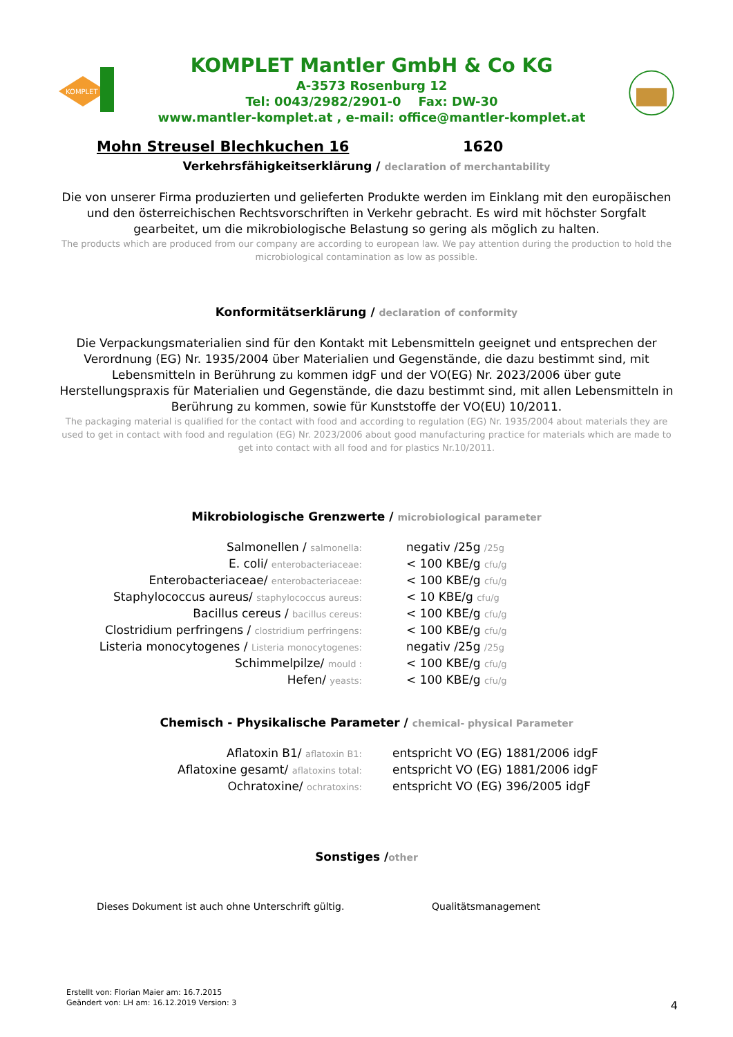KOMPLET
KOMPLET Mantler GmbH & Co KG
A-3573 Rosenburg 12
Tel: 0043/2982/2901-0 Fax: DW-30
www.mantler-komplet.at , e-mail: office@mantler-komplet.at
Mohn Streusel Blechkuchen 16 1620
Verkehrsfähigkeitserklärung / declaration of merchantability
Die von unserer Firma produzierten und gelieferten Produkte werden im Einklang mit den europäischen und den österreichischen Rechtsvorschriften in Verkehr gebracht. Es wird mit höchster Sorgfalt gearbeitet, um die mikrobiologische Belastung so gering als möglich zu halten.
The products which are produced from our company are according to european law. We pay attention during the production to hold the microbiological contamination as low as possible.
Konformitätserklärung / declaration of conformity
Die Verpackungsmaterialien sind für den Kontakt mit Lebensmitteln geeignet und entsprechen der Verordnung (EG) Nr. 1935/2004 über Materialien und Gegenstände, die dazu bestimmt sind, mit Lebensmitteln in Berührung zu kommen idgF und der VO(EG) Nr. 2023/2006 über gute Herstellungspraxis für Materialien und Gegenstände, die dazu bestimmt sind, mit allen Lebensmitteln in Berührung zu kommen, sowie für Kunststoffe der VO(EU) 10/2011.
The packaging material is qualified for the contact with food and according to regulation (EG) Nr. 1935/2004 about materials they are used to get in contact with food and regulation (EG) Nr. 2023/2006 about good manufacturing practice for materials which are made to get into contact with all food and for plastics Nr.10/2011.
Mikrobiologische Grenzwerte / microbiological parameter
| Salmonellen / salmonella: | negativ /25g /25g |
| E. coli/ enterobacteriaceae: | < 100 KBE/g cfu/g |
| Enterobacteriaceae/ enterobacteriaceae: | < 100 KBE/g cfu/g |
| Staphylococcus aureus/ staphylococcus aureus: | < 10 KBE/g cfu/g |
| Bacillus cereus / bacillus cereus: | < 100 KBE/g cfu/g |
| Clostridium perfringens / clostridium perfringens: | < 100 KBE/g cfu/g |
| Listeria monocytogenes / Listeria monocytogenes: | negativ /25g /25g |
| Schimmelpilze/ mould : | < 100 KBE/g cfu/g |
| Hefen/ yeasts: | < 100 KBE/g cfu/g |
Chemisch - Physikalische Parameter / chemical- physical Parameter
| Aflatoxin B1/ aflatoxin B1: | entspricht VO (EG) 1881/2006 idgF |
| Aflatoxine gesamt/ aflatoxins total: | entspricht VO (EG) 1881/2006 idgF |
| Ochratoxine/ ochratoxins: | entspricht VO (EG) 396/2005 idgF |
Sonstiges /other
Dieses Dokument ist auch ohne Unterschrift gültig. Qualitätsmanagement
Erstellt von: Florian Maier am: 16.7.2015
Geändert von: LH am: 16.12.2019 Version: 3
4